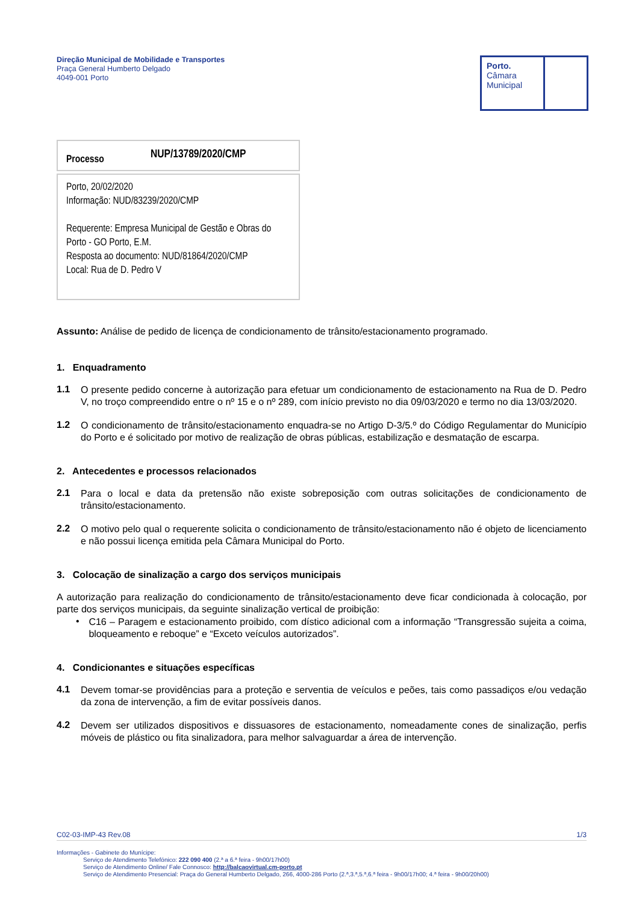Direção Municipal de Mobilidade e Transportes
Praça General Humberto Delgado
4049-001 Porto
Porto.
Câmara
Municipal
Processo NUP/13789/2020/CMP
Porto, 20/02/2020
Informação: NUD/83239/2020/CMP
Requerente: Empresa Municipal de Gestão e Obras do Porto - GO Porto, E.M.
Resposta ao documento: NUD/81864/2020/CMP
Local: Rua de D. Pedro V
Assunto: Análise de pedido de licença de condicionamento de trânsito/estacionamento programado.
1. Enquadramento
1.1
O presente pedido concerne à autorização para efetuar um condicionamento de estacionamento na Rua de D. Pedro V, no troço compreendido entre o nº 15 e o nº 289, com início previsto no dia 09/03/2020 e termo no dia 13/03/2020.
1.2
O condicionamento de trânsito/estacionamento enquadra-se no Artigo D-3/5.º do Código Regulamentar do Município do Porto e é solicitado por motivo de realização de obras públicas, estabilização e desmatação de escarpa.
2. Antecedentes e processos relacionados
2.1
Para o local e data da pretensão não existe sobreposição com outras solicitações de condicionamento de trânsito/estacionamento.
2.2
O motivo pelo qual o requerente solicita o condicionamento de trânsito/estacionamento não é objeto de licenciamento e não possui licença emitida pela Câmara Municipal do Porto.
3. Colocação de sinalização a cargo dos serviços municipais
A autorização para realização do condicionamento de trânsito/estacionamento deve ficar condicionada à colocação, por parte dos serviços municipais, da seguinte sinalização vertical de proibição:
•
C16 – Paragem e estacionamento proibido, com dístico adicional com a informação “Transgressão sujeita a coima, bloqueamento e reboque” e “Exceto veículos autorizados”.
4. Condicionantes e situações específicas
4.1
Devem tomar-se providências para a proteção e serventia de veículos e peões, tais como passadiços e/ou vedação da zona de intervenção, a fim de evitar possíveis danos.
4.2
Devem ser utilizados dispositivos e dissuasores de estacionamento, nomeadamente cones de sinalização, perfis móveis de plástico ou fita sinalizadora, para melhor salvaguardar a área de intervenção.
C02-03-IMP-43 Rev.08 1/3
Informações - Gabinete do Munícipe:
Serviço de Atendimento Telefónico: 222 090 400 (2.ª a 6.ª feira - 9h00/17h00)
Serviço de Atendimento Online/ Fale Connosco: http://balcaovirtual.cm-porto.pt
Serviço de Atendimento Presencial: Praça do General Humberto Delgado, 266, 4000-286 Porto (2.ª,3.ª,5.ª,6.ª feira - 9h00/17h00; 4.ª feira - 9h00/20h00)